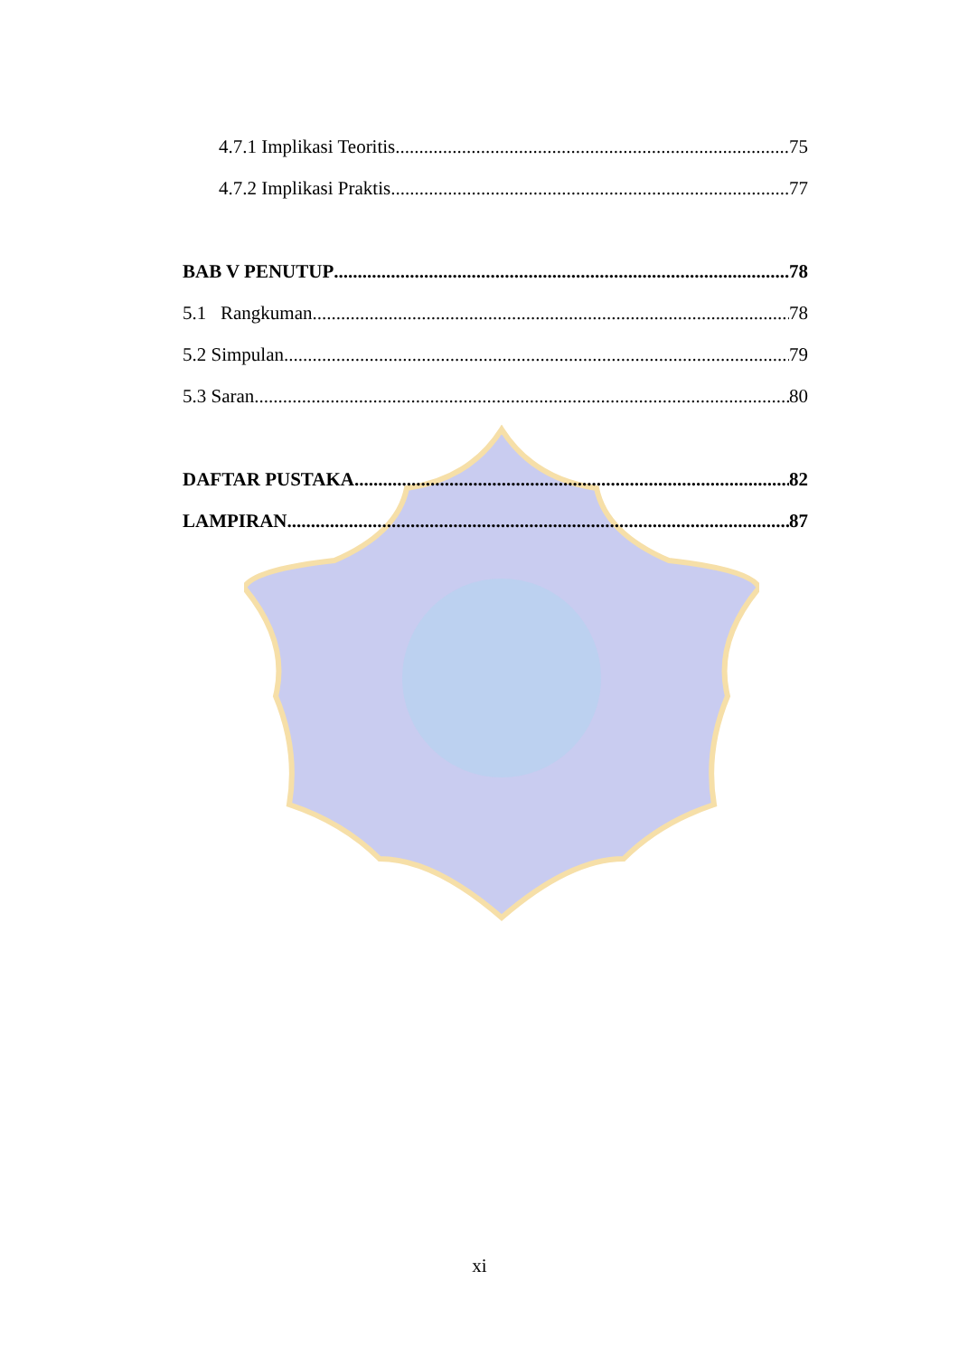4.7.1 Implikasi Teoritis 75
4.7.2 Implikasi Praktis 77
BAB V PENUTUP 78
5.1 Rangkuman 78
5.2 Simpulan 79
5.3 Saran 80
DAFTAR PUSTAKA 82
LAMPIRAN 87
xi